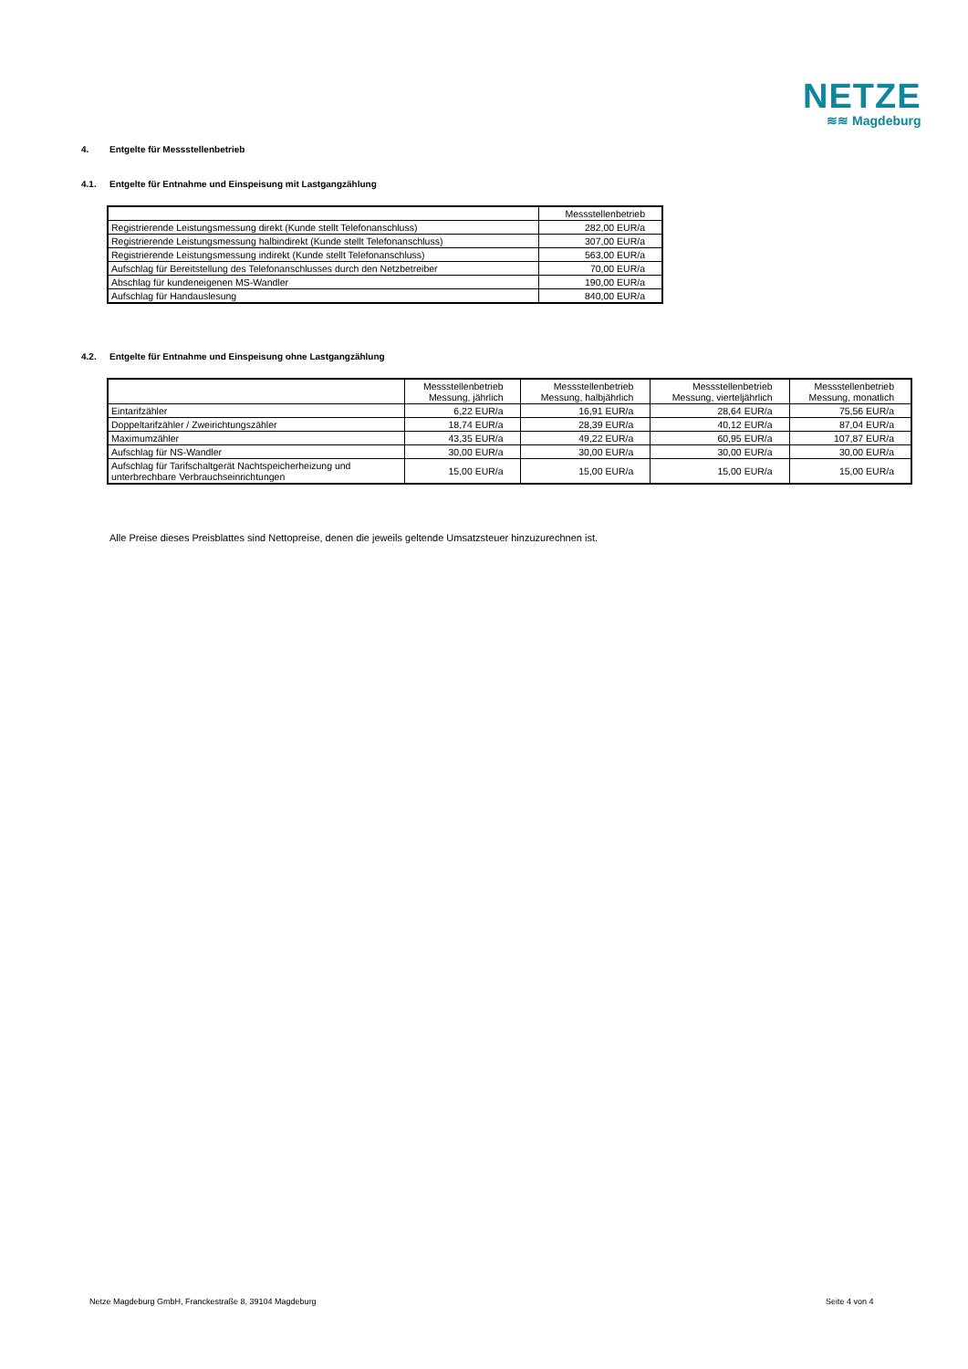NETZE
≋≋ Magdeburg
4. Entgelte für Messstellenbetrieb
4.1. Entgelte für Entnahme und Einspeisung mit Lastgangzählung
| | Messstellenbetrieb |
| --- | --- |
| Registrierende Leistungsmessung direkt (Kunde stellt Telefonanschluss) | 282,00 EUR/a |
| Registrierende Leistungsmessung halbindirekt (Kunde stellt Telefonanschluss) | 307,00 EUR/a |
| Registrierende Leistungsmessung indirekt (Kunde stellt Telefonanschluss) | 563,00 EUR/a |
| Aufschlag für Bereitstellung des Telefonanschlusses durch den Netzbetreiber | 70,00 EUR/a |
| Abschlag für kundeneigenen MS-Wandler | 190,00 EUR/a |
| Aufschlag für Handauslesung | 840,00 EUR/a |
4.2. Entgelte für Entnahme und Einspeisung ohne Lastgangzählung
| | Messstellenbetrieb Messung, jährlich | Messstellenbetrieb Messung, halbjährlich | Messstellenbetrieb Messung, vierteljährlich | Messstellenbetrieb Messung, monatlich |
| --- | --- | --- | --- | --- |
| Eintarifzähler | 6,22 EUR/a | 16,91 EUR/a | 28,64 EUR/a | 75,56 EUR/a |
| Doppeltarifzähler / Zweirichtungszähler | 18,74 EUR/a | 28,39 EUR/a | 40,12 EUR/a | 87,04 EUR/a |
| Maximumzähler | 43,35 EUR/a | 49,22 EUR/a | 60,95 EUR/a | 107,87 EUR/a |
| Aufschlag für NS-Wandler | 30,00 EUR/a | 30,00 EUR/a | 30,00 EUR/a | 30,00 EUR/a |
| Aufschlag für Tarifschaltgerät Nachtspeicherheizung und unterbrechbare Verbrauchseinrichtungen | 15,00 EUR/a | 15,00 EUR/a | 15,00 EUR/a | 15,00 EUR/a |
Alle Preise dieses Preisblattes sind Nettopreise, denen die jeweils geltende Umsatzsteuer hinzuzurechnen ist.
Netze Magdeburg GmbH, Franckestraße 8, 39104 Magdeburg
Seite 4 von 4